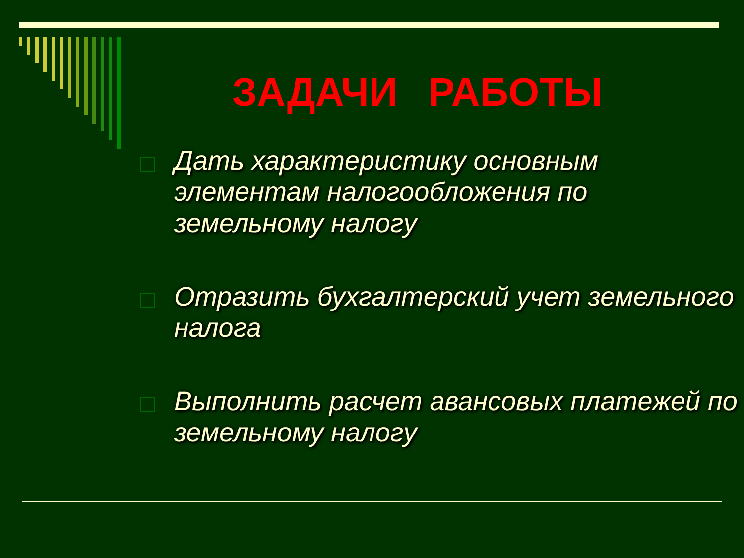ЗАДАЧИ РАБОТЫ
Дать характеристику основным элементам налогообложения по земельному налогу
Отразить бухгалтерский учет земельного налога
Выполнить расчет авансовых платежей по земельному налогу